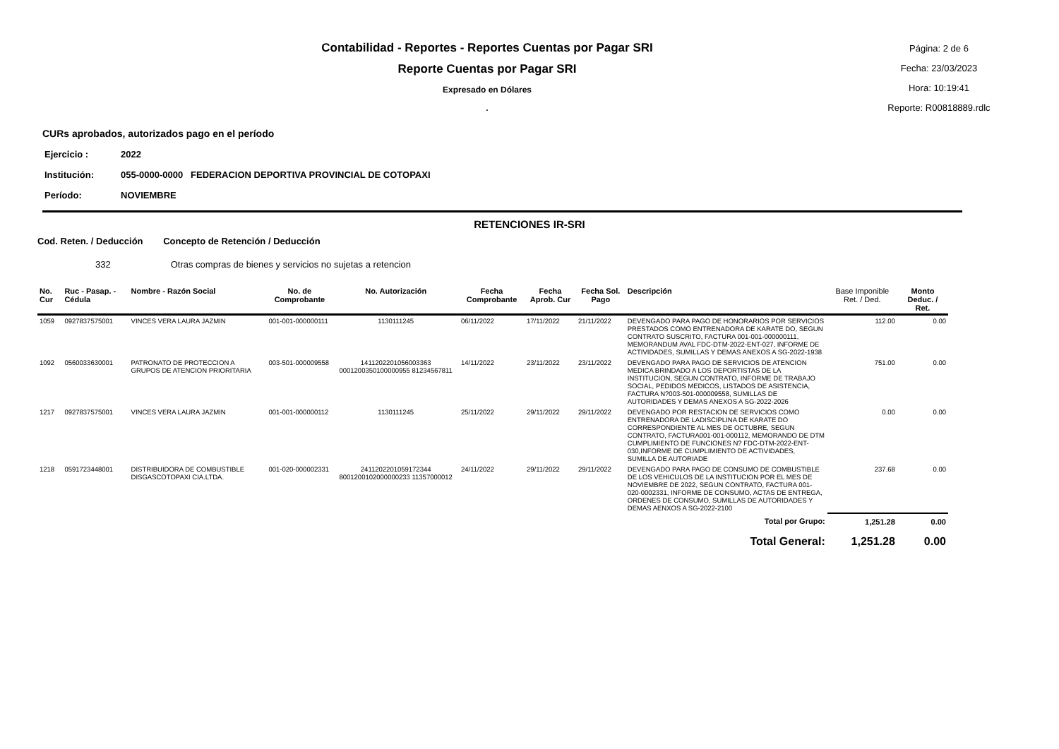Contabilidad - Reportes - Reportes Cuentas por Pagar SRI
Reporte Cuentas por Pagar SRI
Expresado en Dólares
.
Página: 2 de 6
Fecha: 23/03/2023
Hora: 10:19:41
Reporte: R00818889.rdlc
CURs aprobados, autorizados pago en el período
Ejercicio : 2022
Institución: 055-0000-0000 FEDERACION DEPORTIVA PROVINCIAL DE COTOPAXI
Período: NOVIEMBRE
RETENCIONES IR-SRI
Cod. Reten. / Deducción Concepto de Retención / Deducción
332 Otras compras de bienes y servicios no sujetas a retencion
| No. Cur | Ruc - Pasap. - Cédula | Nombre - Razón Social | No. de Comprobante | No. Autorización | Fecha Comprobante | Fecha Aprob. Cur | Fecha Sol. Pago | Descripción | Base Imponible Ret. / Ded. | Monto Deduc. / Ret. |
| --- | --- | --- | --- | --- | --- | --- | --- | --- | --- | --- |
| 1059 | 0927837575001 | VINCES VERA LAURA JAZMIN | 001-001-000000111 | 1130111245 | 06/11/2022 | 17/11/2022 | 21/11/2022 | DEVENGADO PARA PAGO DE HONORARIOS POR SERVICIOS PRESTADOS COMO ENTRENADORA DE KARATE DO, SEGUN CONTRATO SUSCRITO, FACTURA 001-001-000000111, MEMORANDUM AVAL FDC-DTM-2022-ENT-027, INFORME DE ACTIVIDADES, SUMILLAS Y DEMAS ANEXOS A SG-2022-1938 | 112.00 | 0.00 |
| 1092 | 0560033630001 | PATRONATO DE PROTECCION A GRUPOS DE ATENCION PRIORITARIA | 003-501-000009558 | 1411202201056003363 0001200350100000955 81234567811 | 14/11/2022 | 23/11/2022 | 23/11/2022 | DEVENGADO PARA PAGO DE SERVICIOS DE ATENCION MEDICA BRINDADO A LOS DEPORTISTAS DE LA INSTITUCION, SEGUN CONTRATO, INFORME DE TRABAJO SOCIAL, PEDIDOS MEDICOS, LISTADOS DE ASISTENCIA, FACTURA N?003-501-000009558, SUMILLAS DE AUTORIDADES Y DEMAS ANEXOS A SG-2022-2026 | 751.00 | 0.00 |
| 1217 | 0927837575001 | VINCES VERA LAURA JAZMIN | 001-001-000000112 | 1130111245 | 25/11/2022 | 29/11/2022 | 29/11/2022 | DEVENGADO POR RESTACION DE SERVICIOS COMO ENTRENADORA DE LADISCIPLINA DE KARATE DO CORRESPONDIENTE AL MES DE OCTUBRE, SEGUN CONTRATO, FACTURA001-001-000112, MEMORANDO DE DTM CUMPLIMIENTO DE FUNCIONES N? FDC-DTM-2022-ENT-030,INFORME DE CUMPLIMIENTO DE ACTIVIDADES, SUMILLA DE AUTORIADE | 0.00 | 0.00 |
| 1218 | 0591723448001 | DISTRIBUIDORA DE COMBUSTIBLE DISGASCOTOPAXI CIA.LTDA. | 001-020-000002331 | 2411202201059172344 8001200102000000233 11357000012 | 24/11/2022 | 29/11/2022 | 29/11/2022 | DEVENGADO PARA PAGO DE CONSUMO DE COMBUSTIBLE DE LOS VEHICULOS DE LA INSTITUCION POR EL MES DE NOVIEMBRE DE 2022, SEGUN CONTRATO, FACTURA 001-020-0002331, INFORME DE CONSUMO, ACTAS DE ENTREGA, ORDENES DE CONSUMO, SUMILLAS DE AUTORIDADES Y DEMAS AENXOS A SG-2022-2100 | 237.68 | 0.00 |
| Total por Grupo: | | | | | | | | | 1,251.28 | 0.00 |
| Total General: | | | | | | | | | 1,251.28 | 0.00 |